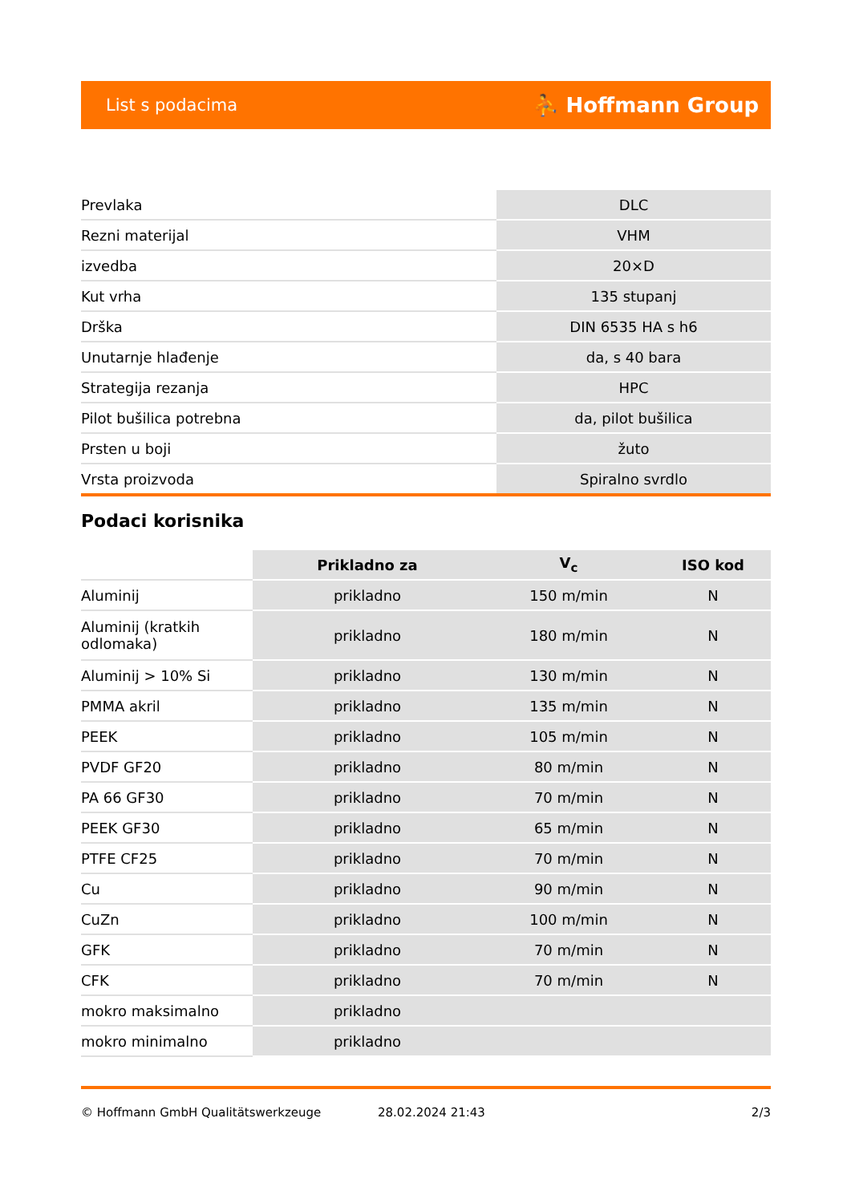List s podacima ⛹ Hoffmann Group
| Prevlaka | DLC |
| Rezni materijal | VHM |
| izvedba | 20×D |
| Kut vrha | 135 stupanj |
| Drška | DIN 6535 HA s h6 |
| Unutarnje hlađenje | da, s 40 bara |
| Strategija rezanja | HPC |
| Pilot bušilica potrebna | da, pilot bušilica |
| Prsten u boji | žuto |
| Vrsta proizvoda | Spiralno svrdlo |
Podaci korisnika
| | Prikladno za | V<sub>c</sub> | ISO kod |
| --- | --- | --- | --- |
| Aluminij | prikladno | 150 m/min | N |
| Aluminij (kratkih odlomaka) | prikladno | 180 m/min | N |
| Aluminij > 10% Si | prikladno | 130 m/min | N |
| PMMA akril | prikladno | 135 m/min | N |
| PEEK | prikladno | 105 m/min | N |
| PVDF GF20 | prikladno | 80 m/min | N |
| PA 66 GF30 | prikladno | 70 m/min | N |
| PEEK GF30 | prikladno | 65 m/min | N |
| PTFE CF25 | prikladno | 70 m/min | N |
| Cu | prikladno | 90 m/min | N |
| CuZn | prikladno | 100 m/min | N |
| GFK | prikladno | 70 m/min | N |
| CFK | prikladno | 70 m/min | N |
| mokro maksimalno | prikladno | | |
| mokro minimalno | prikladno | | |
© Hoffmann GmbH Qualitätswerkzeuge 28.02.2024 21:43 2/3